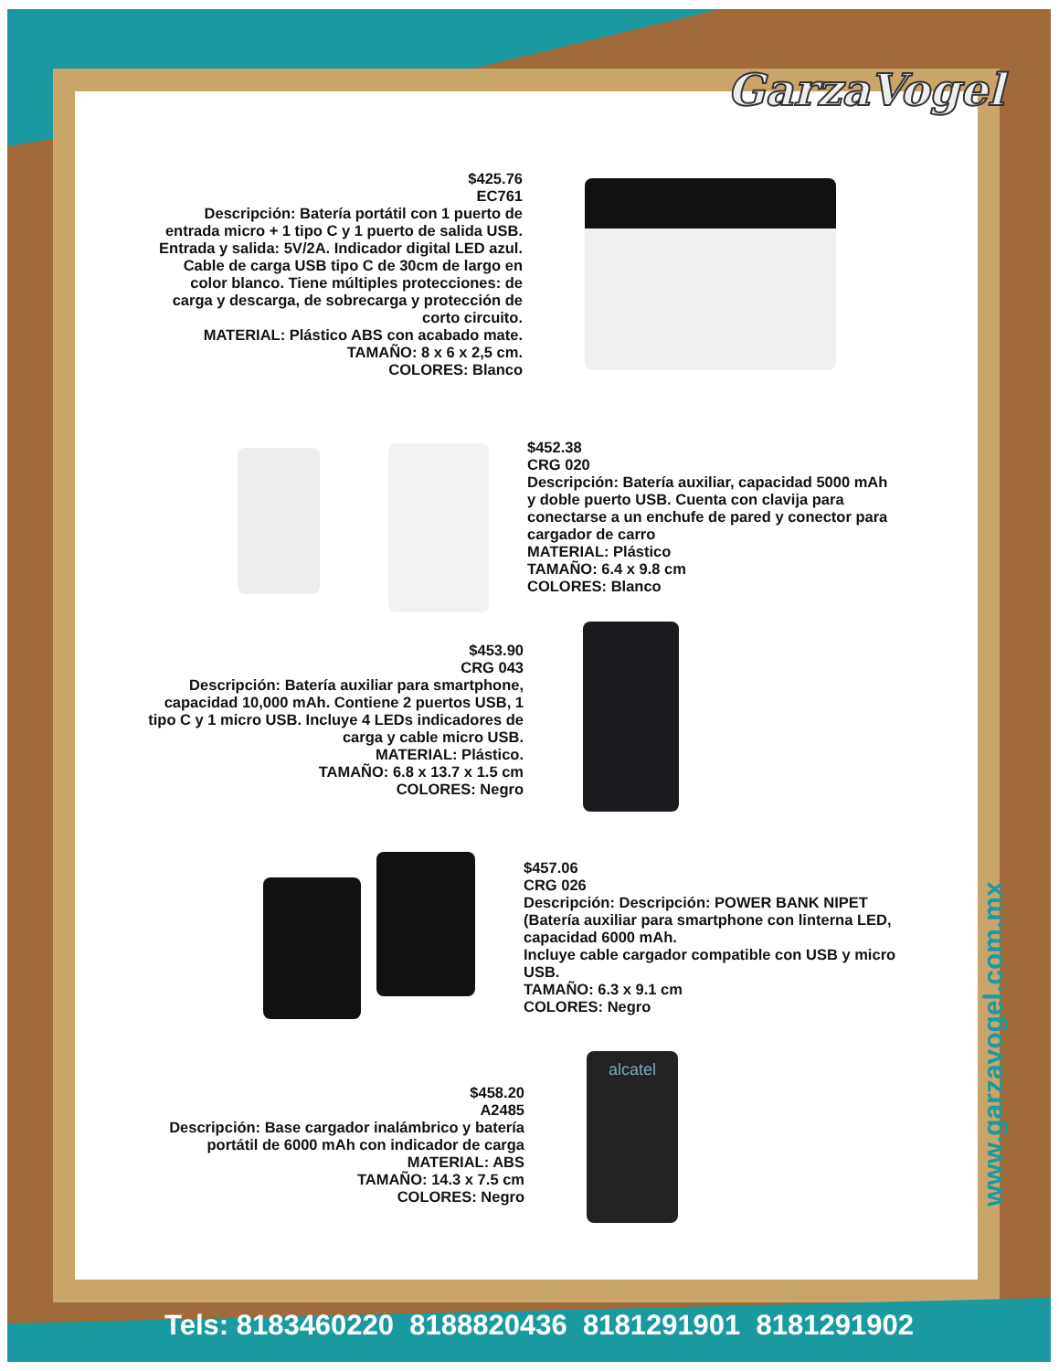GarzaVogel
$425.76
EC761
Descripción: Batería portátil con 1 puerto de entrada micro + 1 tipo C y 1 puerto de salida USB. Entrada y salida: 5V/2A. Indicador digital LED azul. Cable de carga USB tipo C de 30cm de largo en color blanco. Tiene múltiples protecciones: de carga y descarga, de sobrecarga y protección de corto circuito.
MATERIAL: Plástico ABS con acabado mate.
TAMAÑO: 8 x 6 x 2,5 cm.
COLORES: Blanco
$452.38
CRG 020
Descripción: Batería auxiliar, capacidad 5000 mAh y doble puerto USB. Cuenta con clavija para conectarse a un enchufe de pared y conector para cargador de carro
MATERIAL: Plástico
TAMAÑO: 6.4 x 9.8 cm
COLORES: Blanco
$453.90
CRG 043
Descripción: Batería auxiliar para smartphone, capacidad 10,000 mAh. Contiene 2 puertos USB, 1 tipo C y 1 micro USB. Incluye 4 LEDs indicadores de carga y cable micro USB.
MATERIAL: Plástico.
TAMAÑO: 6.8 x 13.7 x 1.5 cm
COLORES: Negro
$457.06
CRG 026
Descripción: Descripción: POWER BANK NIPET (Batería auxiliar para smartphone con linterna LED, capacidad 6000 mAh.
Incluye cable cargador compatible con USB y micro USB.
TAMAÑO: 6.3 x 9.1 cm
COLORES: Negro
$458.20
A2485
Descripción: Base cargador inalámbrico y batería portátil de 6000 mAh con indicador de carga
MATERIAL: ABS
TAMAÑO: 14.3 x 7.5 cm
COLORES: Negro
alcatel
www.garzavogel.com.mx
Tels: 8183460220 8188820436 8181291901 8181291902